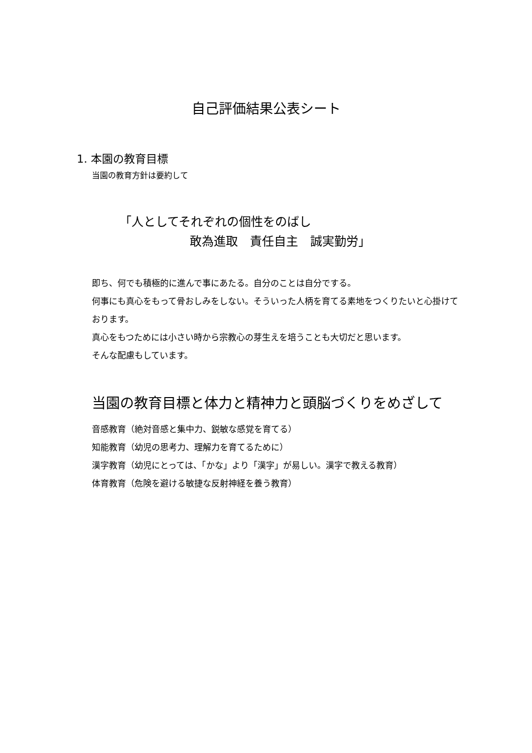自己評価結果公表シート
1. 本園の教育目標
当園の教育方針は要約して
「人としてそれぞれの個性をのばし
敢為進取　責任自主　誠実勤労」
即ち、何でも積極的に進んで事にあたる。自分のことは自分でする。
何事にも真心をもって骨おしみをしない。そういった人柄を育てる素地をつくりたいと心掛けております。
真心をもつためには小さい時から宗教心の芽生えを培うことも大切だと思います。
そんな配慮もしています。
当園の教育目標と体力と精神力と頭脳づくりをめざして
音感教育（絶対音感と集中力、鋭敏な感覚を育てる）
知能教育（幼児の思考力、理解力を育てるために）
漢字教育（幼児にとっては、「かな」より「漢字」が易しい。漢字で教える教育）
体育教育（危険を避ける敏捷な反射神経を養う教育）